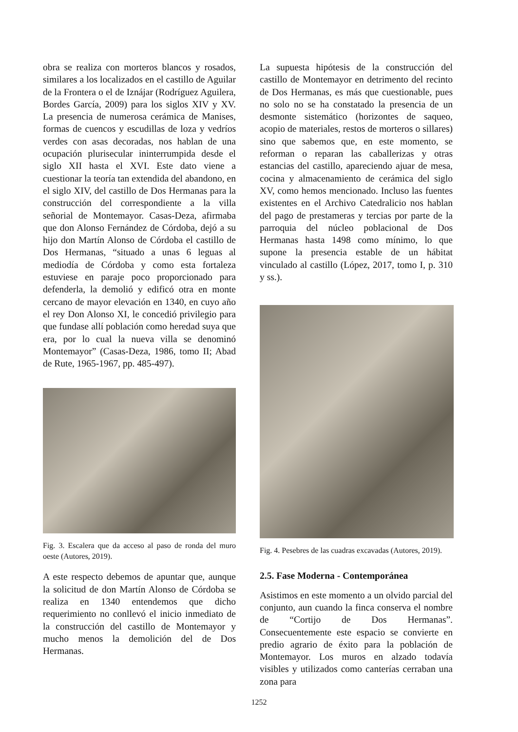obra se realiza con morteros blancos y rosados, similares a los localizados en el castillo de Aguilar de la Frontera o el de Iznájar (Rodríguez Aguilera, Bordes García, 2009) para los siglos XIV y XV. La presencia de numerosa cerámica de Manises, formas de cuencos y escudillas de loza y vedríos verdes con asas decoradas, nos hablan de una ocupación plurisecular ininterrumpida desde el siglo XII hasta el XVI. Este dato viene a cuestionar la teoría tan extendida del abandono, en el siglo XIV, del castillo de Dos Hermanas para la construcción del correspondiente a la villa señorial de Montemayor. Casas-Deza, afirmaba que don Alonso Fernández de Córdoba, dejó a su hijo don Martín Alonso de Córdoba el castillo de Dos Hermanas, “situado a unas 6 leguas al mediodía de Córdoba y como esta fortaleza estuviese en paraje poco proporcionado para defenderla, la demolió y edificó otra en monte cercano de mayor elevación en 1340, en cuyo año el rey Don Alonso XI, le concedió privilegio para que fundase allí población como heredad suya que era, por lo cual la nueva villa se denominó Montemayor” (Casas-Deza, 1986, tomo II; Abad de Rute, 1965-1967, pp. 485-497).
Fig. 3. Escalera que da acceso al paso de ronda del muro oeste (Autores, 2019).
A este respecto debemos de apuntar que, aunque la solicitud de don Martín Alonso de Córdoba se realiza en 1340 entendemos que dicho requerimiento no conllevó el inicio inmediato de la construcción del castillo de Montemayor y mucho menos la demolición del de Dos Hermanas.
La supuesta hipótesis de la construcción del castillo de Montemayor en detrimento del recinto de Dos Hermanas, es más que cuestionable, pues no solo no se ha constatado la presencia de un desmonte sistemático (horizontes de saqueo, acopio de materiales, restos de morteros o sillares) sino que sabemos que, en este momento, se reforman o reparan las caballerizas y otras estancias del castillo, apareciendo ajuar de mesa, cocina y almacenamiento de cerámica del siglo XV, como hemos mencionado. Incluso las fuentes existentes en el Archivo Catedralicio nos hablan del pago de prestameras y tercias por parte de la parroquia del núcleo poblacional de Dos Hermanas hasta 1498 como mínimo, lo que supone la presencia estable de un hábitat vinculado al castillo (López, 2017, tomo I, p. 310 y ss.).
Fig. 4. Pesebres de las cuadras excavadas (Autores, 2019).
2.5. Fase Moderna - Contemporánea
Asistimos en este momento a un olvido parcial del conjunto, aun cuando la finca conserva el nombre de “Cortijo de Dos Hermanas”. Consecuentemente este espacio se convierte en predio agrario de éxito para la población de Montemayor. Los muros en alzado todavía visibles y utilizados como canterías cerraban una zona para
1252